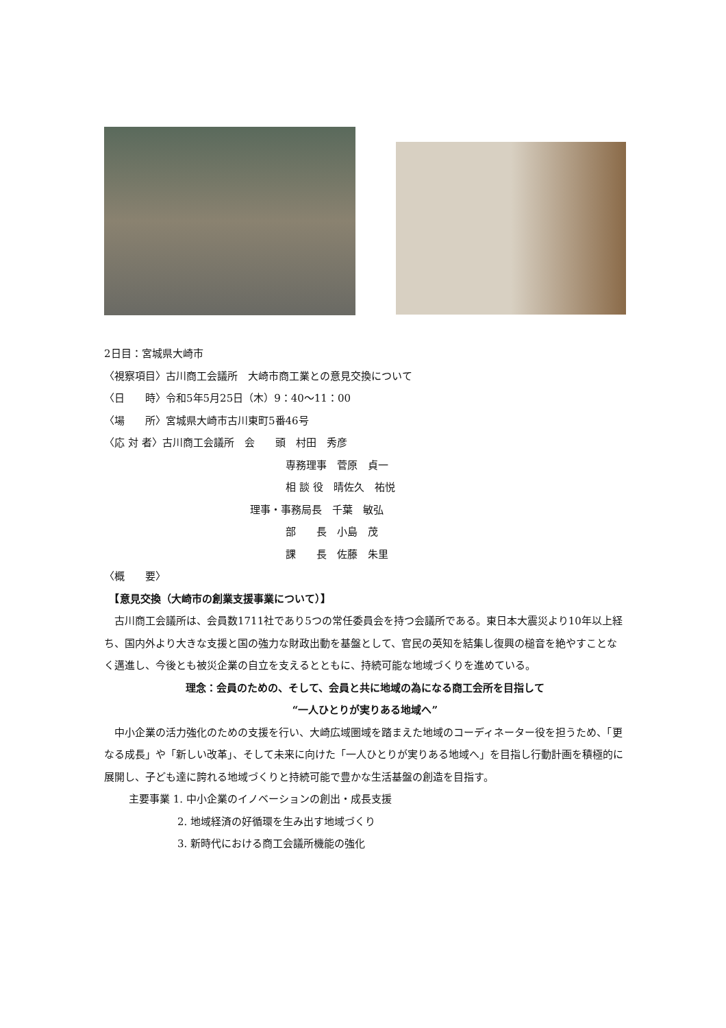2日目：宮城県大崎市
〈視察項目〉古川商工会議所　大崎市商工業との意見交換について
〈日　　時〉令和5年5月25日（木）9：40～11：00
〈場　　所〉宮城県大崎市古川東町5番46号
〈応 対 者〉古川商工会議所　会　　頭　村田　秀彦
専務理事　菅原　貞一
相 談 役　晴佐久　祐悦
理事・事務局長　千葉　敏弘
部　　長　小島　茂
課　　長　佐藤　朱里
〈概　　要〉
　【意見交換（大崎市の創業支援事業について）】
　古川商工会議所は、会員数1711社であり5つの常任委員会を持つ会議所である。東日本大震災より10年以上経ち、国内外より大きな支援と国の強力な財政出動を基盤として、官民の英知を結集し復興の槌音を絶やすことなく邁進し、今後とも被災企業の自立を支えるとともに、持続可能な地域づくりを進めている。
理念：会員のための、そして、会員と共に地域の為になる商工会所を目指して
“一人ひとりが実りある地域へ”
　中小企業の活力強化のための支援を行い、大崎広域圏域を踏まえた地域のコーディネーター役を担うため、「更なる成長」や「新しい改革」、そして未来に向けた「一人ひとりが実りある地域へ」を目指し行動計画を積極的に展開し、子ども達に誇れる地域づくりと持続可能で豊かな生活基盤の創造を目指す。
主要事業 1. 中小企業のイノベーションの創出・成長支援
2. 地域経済の好循環を生み出す地域づくり
3. 新時代における商工会議所機能の強化